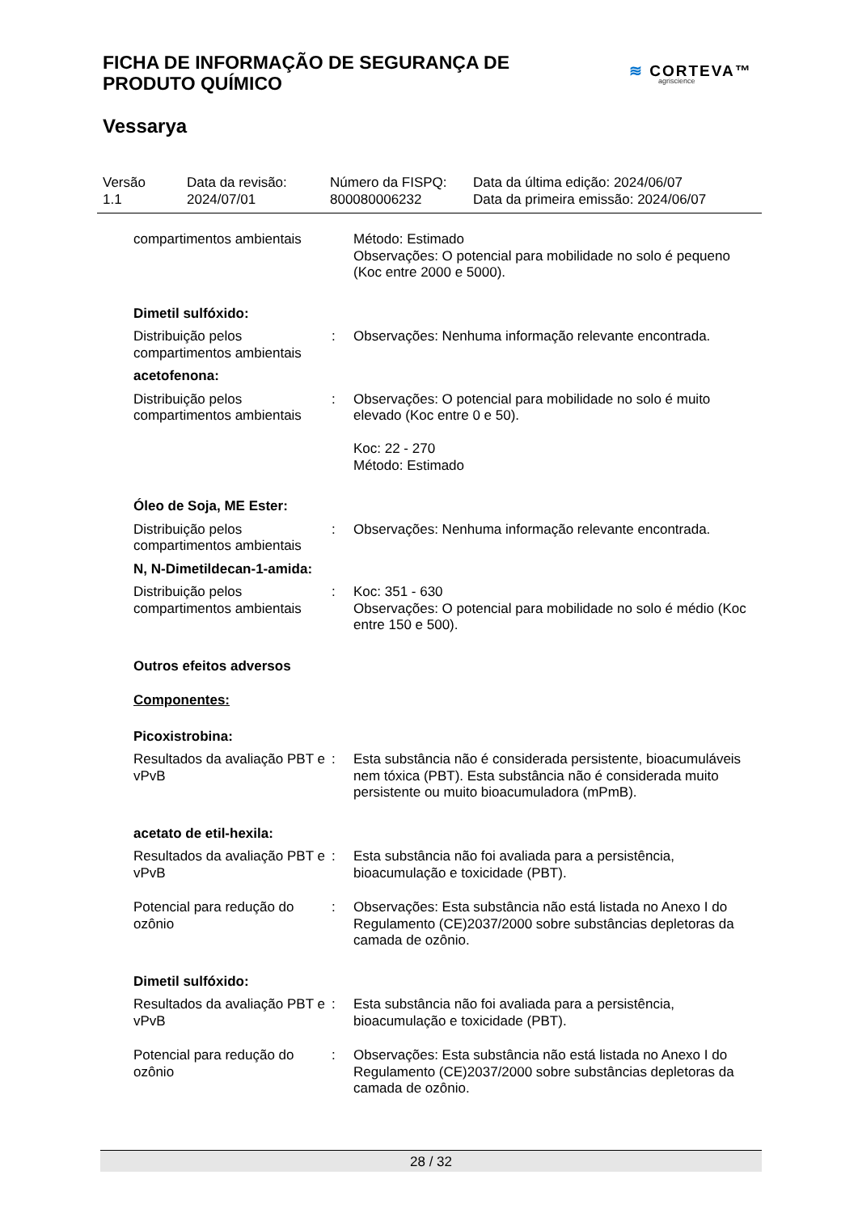FICHA DE INFORMAÇÃO DE SEGURANÇA DE
PRODUTO QUÍMICO
≋ CORTEVA™
agriscience
Vessarya
| Versão 1.1 | Data da revisão: 2024/07/01 | Número da FISPQ: 800080006232 | Data da última edição: 2024/06/07 Data da primeira emissão: 2024/06/07 |
| compartimentos ambientais | | Método: Estimado Observações: O potencial para mobilidade no solo é pequeno (Koc entre 2000 e 5000). |
| Dimetil sulfóxido: | | |
| Distribuição pelos compartimentos ambientais | : | Observações: Nenhuma informação relevante encontrada. |
| acetofenona: | | |
| Distribuição pelos compartimentos ambientais | : | Observações: O potencial para mobilidade no solo é muito elevado (Koc entre 0 e 50). Koc: 22 - 270 Método: Estimado |
| Óleo de Soja, ME Ester: | | |
| Distribuição pelos compartimentos ambientais | : | Observações: Nenhuma informação relevante encontrada. |
| N, N-Dimetildecan-1-amida: | | |
| Distribuição pelos compartimentos ambientais | : | Koc: 351 - 630 Observações: O potencial para mobilidade no solo é médio (Koc entre 150 e 500). |
| Outros efeitos adversos | | |
| Componentes: | | |
| Picoxistrobina: | | |
| Resultados da avaliação PBT e vPvB | : | Esta substância não é considerada persistente, bioacumuláveis nem tóxica (PBT). Esta substância não é considerada muito persistente ou muito bioacumuladora (mPmB). |
| acetato de etil-hexila: | | |
| Resultados da avaliação PBT e vPvB | : | Esta substância não foi avaliada para a persistência, bioacumulação e toxicidade (PBT). |
| Potencial para redução do ozônio | : | Observações: Esta substância não está listada no Anexo I do Regulamento (CE)2037/2000 sobre substâncias depletoras da camada de ozônio. |
| Dimetil sulfóxido: | | |
| Resultados da avaliação PBT e vPvB | : | Esta substância não foi avaliada para a persistência, bioacumulação e toxicidade (PBT). |
| Potencial para redução do ozônio | : | Observações: Esta substância não está listada no Anexo I do Regulamento (CE)2037/2000 sobre substâncias depletoras da camada de ozônio. |
28 / 32